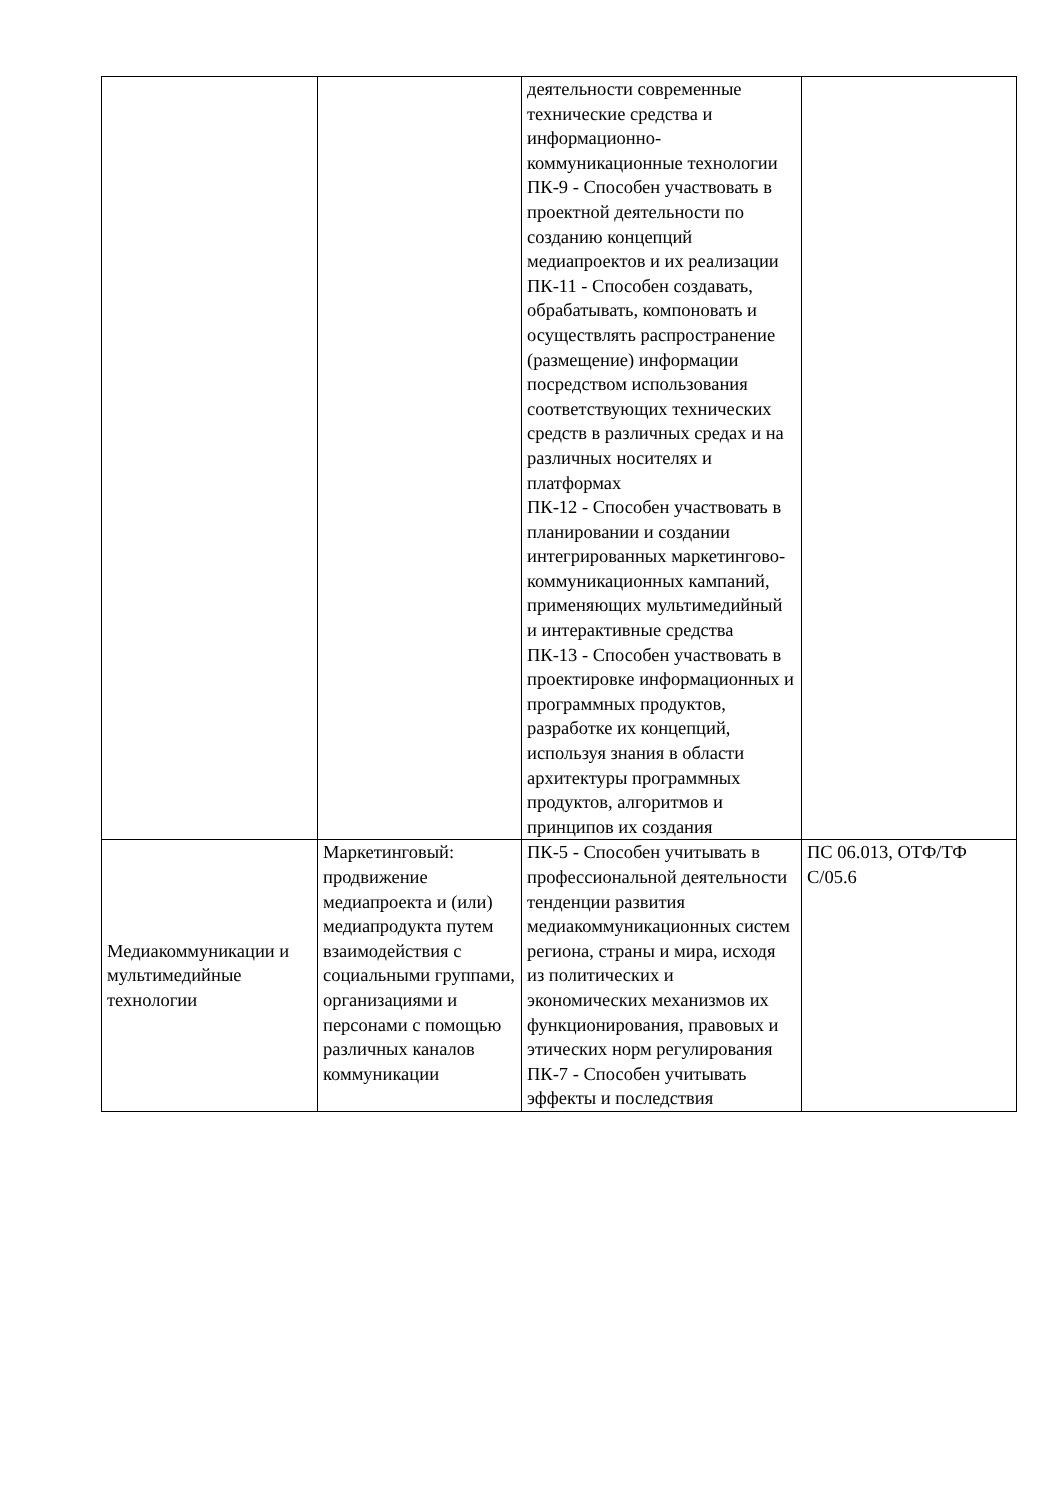| | | деятельности современные технические средства и информационно-коммуникационные технологии ПК-9 - Способен участвовать в проектной деятельности по созданию концепций медиапроектов и их реализации ПК-11 - Способен создавать, обрабатывать, компоновать и осуществлять распространение (размещение) информации посредством использования соответствующих технических средств в различных средах и на различных носителях и платформах ПК-12 - Способен участвовать в планировании и создании интегрированных маркетингово-коммуникационных кампаний, применяющих мультимедийный и интерактивные средства ПК-13 - Способен участвовать в проектировке информационных и программных продуктов, разработке их концепций, используя знания в области архитектуры программных продуктов, алгоритмов и принципов их создания | |
| Медиакоммуникации и мультимедийные технологии | Маркетинговый: продвижение медиапроекта и (или) медиапродукта путем взаимодействия с социальными группами, организациями и персонами с помощью различных каналов коммуникации | ПК-5 - Способен учитывать в профессиональной деятельности тенденции развития медиакоммуникационных систем региона, страны и мира, исходя из политических и экономических механизмов их функционирования, правовых и этических норм регулирования ПК-7 - Способен учитывать эффекты и последствия | ПС 06.013, ОТФ/ТФ С/05.6 |